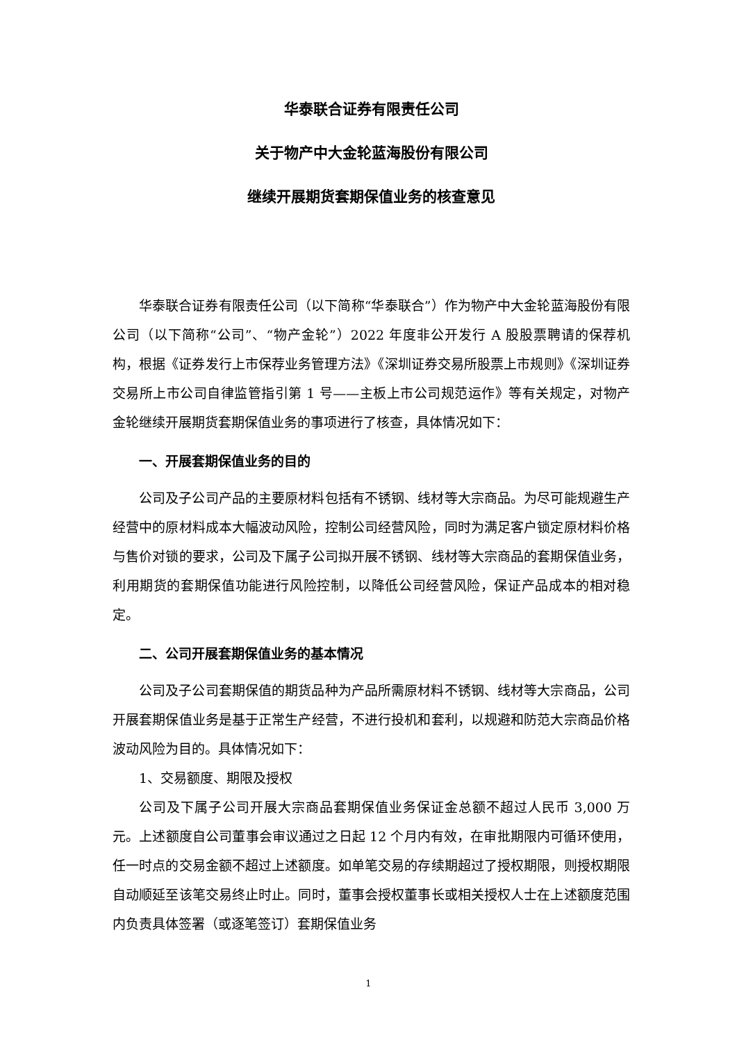华泰联合证券有限责任公司
关于物产中大金轮蓝海股份有限公司
继续开展期货套期保值业务的核查意见
华泰联合证券有限责任公司（以下简称“华泰联合”）作为物产中大金轮蓝海股份有限公司（以下简称“公司”、“物产金轮”）2022 年度非公开发行 A 股股票聘请的保荐机构，根据《证券发行上市保荐业务管理方法》《深圳证券交易所股票上市规则》《深圳证券交易所上市公司自律监管指引第 1 号——主板上市公司规范运作》等有关规定，对物产金轮继续开展期货套期保值业务的事项进行了核查，具体情况如下：
一、开展套期保值业务的目的
公司及子公司产品的主要原材料包括有不锈钢、线材等大宗商品。为尽可能规避生产经营中的原材料成本大幅波动风险，控制公司经营风险，同时为满足客户锁定原材料价格与售价对锁的要求，公司及下属子公司拟开展不锈钢、线材等大宗商品的套期保值业务，利用期货的套期保值功能进行风险控制，以降低公司经营风险，保证产品成本的相对稳定。
二、公司开展套期保值业务的基本情况
公司及子公司套期保值的期货品种为产品所需原材料不锈钢、线材等大宗商品，公司开展套期保值业务是基于正常生产经营，不进行投机和套利，以规避和防范大宗商品价格波动风险为目的。具体情况如下：
1、交易额度、期限及授权
公司及下属子公司开展大宗商品套期保值业务保证金总额不超过人民币 3,000 万元。上述额度自公司董事会审议通过之日起 12 个月内有效，在审批期限内可循环使用，任一时点的交易金额不超过上述额度。如单笔交易的存续期超过了授权期限，则授权期限自动顺延至该笔交易终止时止。同时，董事会授权董事长或相关授权人士在上述额度范围内负责具体签署（或逐笔签订）套期保值业务
1